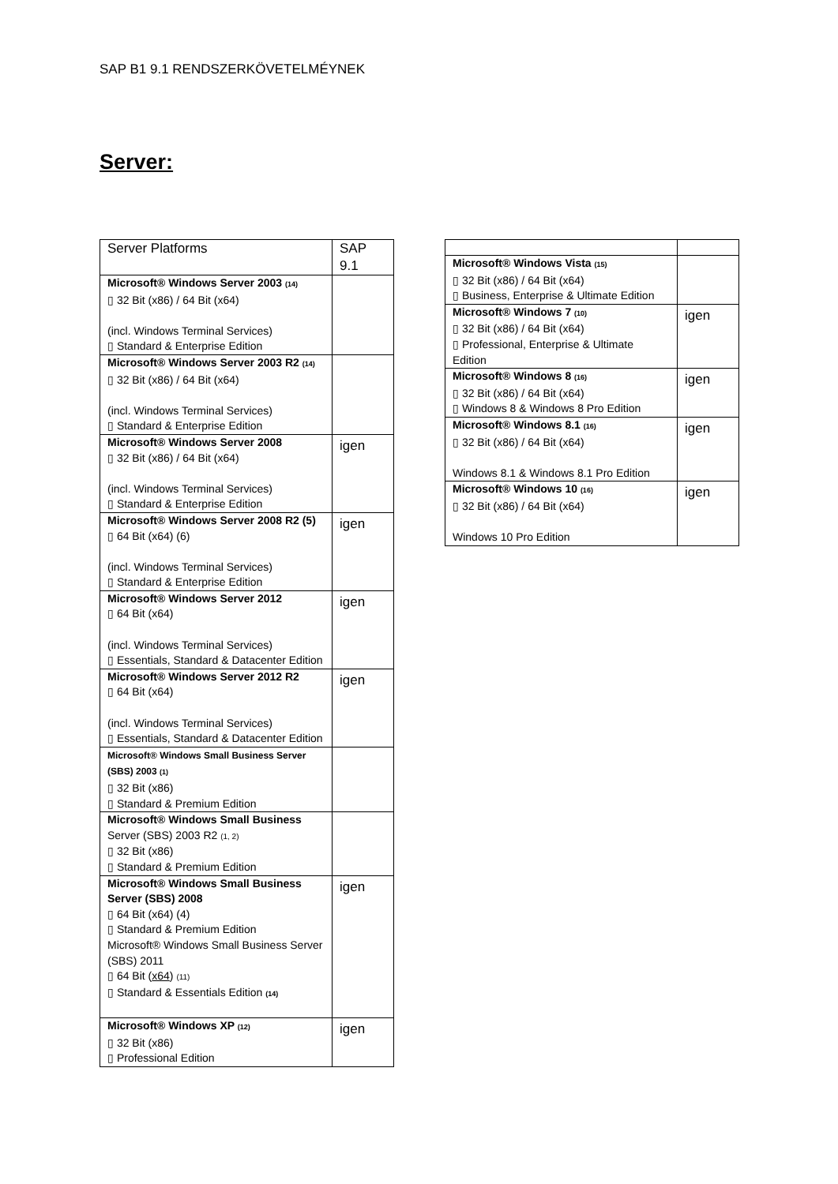SAP B1 9.1 RENDSZERKÖVETELMÉYNEK
Server:
| Server Platforms | SAP 9.1 |
| --- | --- |
| Microsoft® Windows Server 2003 (14) ▯ 32 Bit (x86) / 64 Bit (x64) (incl. Windows Terminal Services) ▯ Standard & Enterprise Edition | |
| Microsoft® Windows Server 2003 R2 (14) ▯ 32 Bit (x86) / 64 Bit (x64) (incl. Windows Terminal Services) ▯ Standard & Enterprise Edition | |
| Microsoft® Windows Server 2008 ▯ 32 Bit (x86) / 64 Bit (x64) (incl. Windows Terminal Services) ▯ Standard & Enterprise Edition | igen |
| Microsoft® Windows Server 2008 R2 (5) ▯ 64 Bit (x64) (6) (incl. Windows Terminal Services) ▯ Standard & Enterprise Edition | igen |
| Microsoft® Windows Server 2012 ▯ 64 Bit (x64) (incl. Windows Terminal Services) ▯ Essentials, Standard & Datacenter Edition | igen |
| Microsoft® Windows Server 2012 R2 ▯ 64 Bit (x64) (incl. Windows Terminal Services) ▯ Essentials, Standard & Datacenter Edition | igen |
| Microsoft® Windows Small Business Server (SBS) 2003 (1) ▯ 32 Bit (x86) ▯ Standard & Premium Edition | |
| Microsoft® Windows Small Business Server (SBS) 2003 R2 (1, 2) ▯ 32 Bit (x86) ▯ Standard & Premium Edition | |
| Microsoft® Windows Small Business Server (SBS) 2008 ▯ 64 Bit (x64) (4) ▯ Standard & Premium Edition Microsoft® Windows Small Business Server (SBS) 2011 ▯ 64 Bit ( x64 ) (11) ▯ Standard & Essentials Edition (14) | igen |
| Microsoft® Windows XP (12) ▯ 32 Bit (x86) ▯ Professional Edition | igen |
| Microsoft® Windows Vista (15) ▯ 32 Bit (x86) / 64 Bit (x64) ▯ Business, Enterprise & Ultimate Edition | |
| Microsoft® Windows 7 (10) ▯ 32 Bit (x86) / 64 Bit (x64) ▯ Professional, Enterprise & Ultimate Edition | igen |
| Microsoft® Windows 8 (16) ▯ 32 Bit (x86) / 64 Bit (x64) ▯ Windows 8 & Windows 8 Pro Edition | igen |
| Microsoft® Windows 8.1 (16) ▯ 32 Bit (x86) / 64 Bit (x64) Windows 8.1 & Windows 8.1 Pro Edition | igen |
| Microsoft® Windows 10 (16) ▯ 32 Bit (x86) / 64 Bit (x64) Windows 10 Pro Edition | igen |